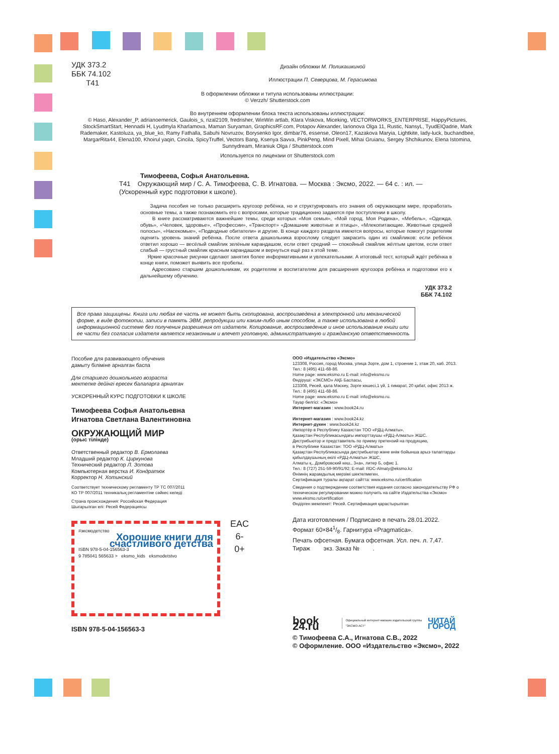УДК 373.2
ББК 74.102
Т41
Дизайн обложки М. Поликашкиной
Иллюстрации П. Северцова, М. Герасимова
В оформлении обложки и титула использованы иллюстрации:
© Verzzh/ Shutterstock.com
Во внутреннем оформлении блока текста использованы иллюстрации:
© Haso, Alexander_P, adrianoemerick, Gaulois_s, rizal2109, fredrisher, WinWin artlab, Klara Viskova, Miceking, VECTORWORKS_ENTERPRISE, HappyPictures, StockSmartStart, Hennadii H, Lyudmyla Kharlamova, Maman Suryaman, GraphicsRF.com, Potapov Alexander, larionova Olga 11, Rustic, NansyL, TyudElQadrie, Mark Rademaker, Kastoluza, ya_blue_ko, Ramy Fathalla, Sabuhi Novruzov, Borysenko Igor, dimbar76, essense, Oleon17, Kazakova Maryia, Lightkite, lady-luck, buchandbee, MargarRita44, Elena100, Khoirul yaqin, Cincila, SpicyTruffel, Vectors Bang, Ksenya Savva, PinkPeng, Mind Pixell, Mihai Gruianu, Sergey Shchikunov, Elena Istomina, Sunnydream, Miraniuk Olga / Shutterstock.com
Используется по лицензии от Shutterstock.com
Тимофеева, Софья Анатольевна.
Т41 Окружающий мир / С. А. Тимофеева, С. В. Игнатова. — Москва : Эксмо, 2022. — 64 с. : ил. — (Ускоренный курс подготовки к школе).
Задача пособия не только расширить кругозор ребёнка, но и структурировать его знания об окружающем мире, проработать основные темы, а также познакомить его с вопросами, которые традиционно задаются при поступлении в школу.
В книге рассматриваются важнейшие темы, среди которых «Моя семья», «Мой город. Моя Родина», «Мебель», «Одежда, обувь», «Человек, здоровье», «Профессии», «Транспорт» «Домашние животные и птицы», «Млекопитающие. Животные средней полосы», «Насекомые», «Подводные обитатели» и другие. В конце каждого раздела имеются вопросы, которые помогут родителям оценить уровень знаний ребёнка. После ответа дошкольника взрослому следует закрасить один из смайликов: если ребёнок ответил хорошо — весёлый смайлик зелёным карандашом, если ответ средний — спокойный смайлик жёлтым цветом, если ответ слабый — грустный смайлик красным карандашом и вернуться ещё раз к этой теме.
Яркие красочные рисунки сделают занятия более информативными и увлекательными. А итоговый тест, который ждёт ребёнка в конце книги, поможет выявить все пробелы.
Адресовано старшим дошкольникам, их родителям и воспитателям для расширения кругозора ребёнка и подготовки его к дальнейшему обучению.
УДК 373.2
ББК 74.102
Все права защищены. Книга или любая ее часть не может быть скопирована, воспроизведена в электронной или механической форме, в виде фотокопии, записи в память ЭВМ, репродукции или каким-либо иным способом, а также использована в любой информационной системе без получения разрешения от издателя. Копирование, воспроизведение и иное использование книги или ее части без согласия издателя является незаконным и влечет уголовную, административную и гражданскую ответственность
Пособие для развивающего обучения
дамыту біліміне арналған баспа
Для старшего дошкольного возраста
мектепке дейінгі ересек балаларға арналған
УСКОРЕННЫЙ КУРС ПОДГОТОВКИ К ШКОЛЕ
Тимофеева Софья Анатольевна
Игнатова Светлана Валентиновна
ОКРУЖАЮЩИЙ МИР
(орыс тілінде)
Ответственный редактор В. Ермолаева
Младший редактор К. Циркунова
Технический редактор Л. Зотова
Компьютерная верстка И. Кондратюк
Корректор Н. Хотинский
Соответствует техническому регламенту ТР ТС 007/2011
КО ТР 007/2011 техникалық регламентіне сәйкес келеді
Страна происхождения: Российская Федерация
Шығарылған елі: Ресей Федерациясы
#эксмодетство
Хорошие книги для счастливого детства
ISBN 978-5-04-156563-3
9 785041 565633 > eksmo_kids eksmodetstvo
EAC
6-
0+
ISBN 978-5-04-156563-3
ООО «Издательство «Эксмо»
123308, Россия, город Москва, улица Зорге, дом 1, строение 1, этаж 20, каб. 2013.
Тел.: 8 (495) 411-68-86.
Home page: www.eksmo.ru E-mail: info@eksmo.ru
Өндіруші: «ЭКСМО» АҚБ Баспасы,
123308, Ресей, қала Мәскеу, Зорге көшесі,1 үй, 1 ғимарат, 20 қабат, офис 2013 ж.
Тел.: 8 (495) 411-68-86.
Home page: www.eksmo.ru E-mail: info@eksmo.ru.
Тауар белгісі: «Эксмо»
Интернет-магазин : www.book24.ru
Интернет-магазин : www.book24.kz
Интернет-дүкен : www.book24.kz
Импортёр в Республику Казахстан ТОО «РДЦ-Алматы».
Қазақстан Республикасындағы импорттаушы «РДЦ-Алматы» ЖШС.
Дистрибьютор и представитель по приему претензий на продукцию,
в Республике Казахстан: ТОО «РДЦ-Алматы»
Қазақстан Республикасында дистрибьютор және өнім бойынша арыз-талаптарды қабылдаушының өкілі «РДЦ-Алматы» ЖШС,
Алматы қ., Домбровский көш., 3«а», литер Б, офис 1.
Тел.: 8 (727) 251-59-90/91/92; E-mail: RDC-Almaty@eksmo.kz
Өнімнің жарамдылық мерзімі шектелмеген.
Сертификация туралы ақпарат сайтта: www.eksmo.ru/certification
Сведения о подтверждении соответствия издания согласно законодательству РФ о техническом регулировании можно получить на сайте Издательства «Эксмо»
www.eksmo.ru/certification
Өндірген мемлекет: Ресей. Сертификация қарастырылған
Дата изготовления / Подписано в печать 28.01.2022.
Формат 60×841/8. Гарнитура «Pragmatica».
Печать офсетная. Бумага офсетная. Усл. печ. л. 7,47.
Тираж экз. Заказ № .
book 24.ru Официальный интернет-магазин издательской группы "ЭКСМО-АСТ" ЧИТАЙ ГОРОД
© Тимофеева С.А., Игнатова С.В., 2022
© Оформление. ООО «Издательство «Эксмо», 2022